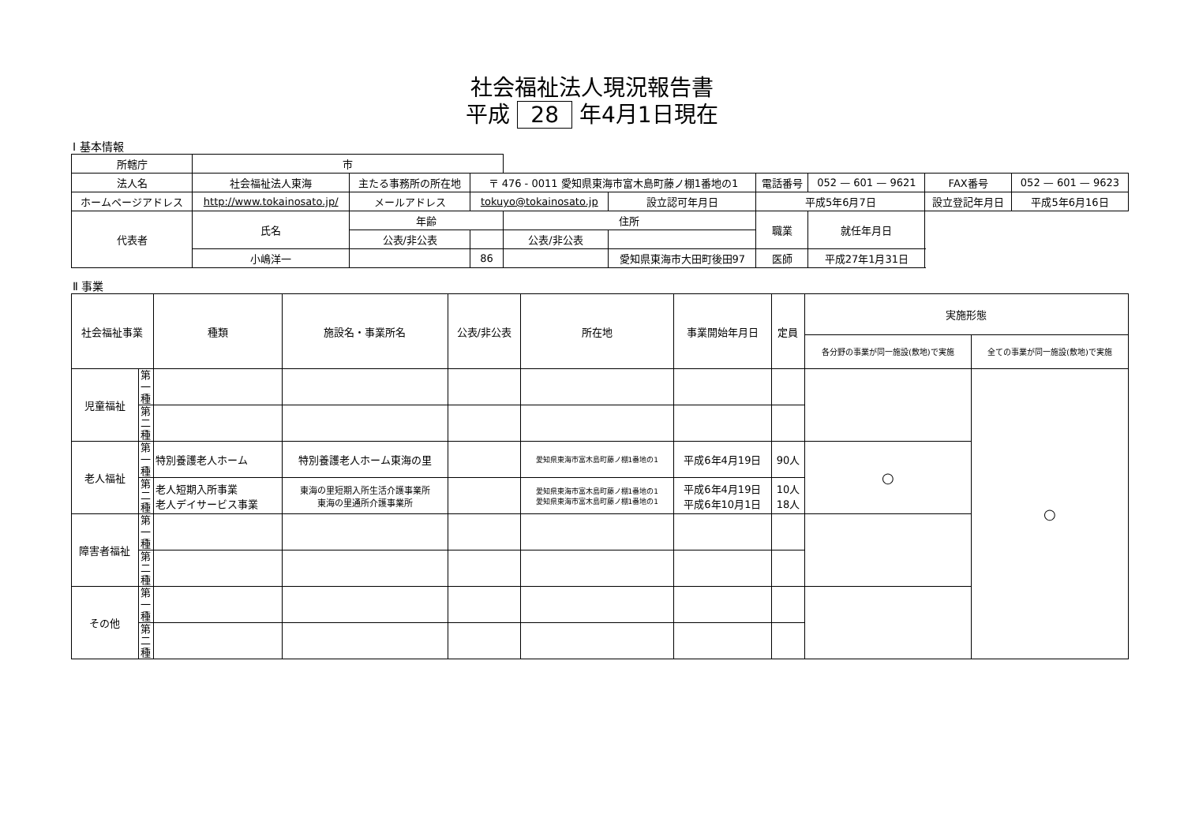社会福祉法人現況報告書
平成 28 年4月1日現在
Ⅰ 基本情報
| 所轄庁 | 市 | | | | | | | | |
| 法人名 | 社会福祉法人東海 | 主たる事務所の所在地 | 〒 476 - 0011 愛知県東海市富木島町藤ノ棚1番地の1 | | | 電話番号 | 052 — 601 — 9621 | FAX番号 | 052 — 601 — 9623 |
| ホームページアドレス | http://www.tokainosato.jp/ | メールアドレス | tokuyo@tokainosato.jp | | 設立認可年月日 | 平成5年6月7日 | | 設立登記年月日 | 平成5年6月16日 |
| 代表者 | 氏名 | 年齢 | | 住所 | | 職業 | 就任年月日 | | |
| | | 公表/非公表 | | 公表/非公表 | | | | | |
| | 小嶋洋一 | | 86 | | 愛知県東海市大田町後田97 | 医師 | 平成27年1月31日 | | |
Ⅱ 事業
| 社会福祉事業 | | 種類 | 施設名・事業所名 | 公表/非公表 | 所在地 | 事業開始年月日 | 定員 | 実施形態 | |
| --- | --- | --- | --- | --- | --- | --- | --- | --- | --- |
| | | | | | | | | 各分野の事業が同一施設(敷地)で実施 | 全ての事業が同一施設(敷地)で実施 |
| 児童福祉 | 第一種 | | | | | | | | ○ |
| | 第二種 | | | | | | | | |
| 老人福祉 | 第一種 | 特別養護老人ホーム | 特別養護老人ホーム東海の里 | | 愛知県東海市富木島町藤ノ棚1番地の1 | 平成6年4月19日 | 90人 | ○ | |
| | 第二種 | 老人短期入所事業 老人デイサービス事業 | 東海の里短期入所生活介護事業所 東海の里通所介護事業所 | | 愛知県東海市富木島町藤ノ棚1番地の1 愛知県東海市富木島町藤ノ棚1番地の1 | 平成6年4月19日 平成6年10月1日 | 10人 18人 | | |
| 障害者福祉 | 第一種 | | | | | | | | |
| | 第二種 | | | | | | | | |
| その他 | 第一種 | | | | | | | | |
| | 第二種 | | | | | | | | |